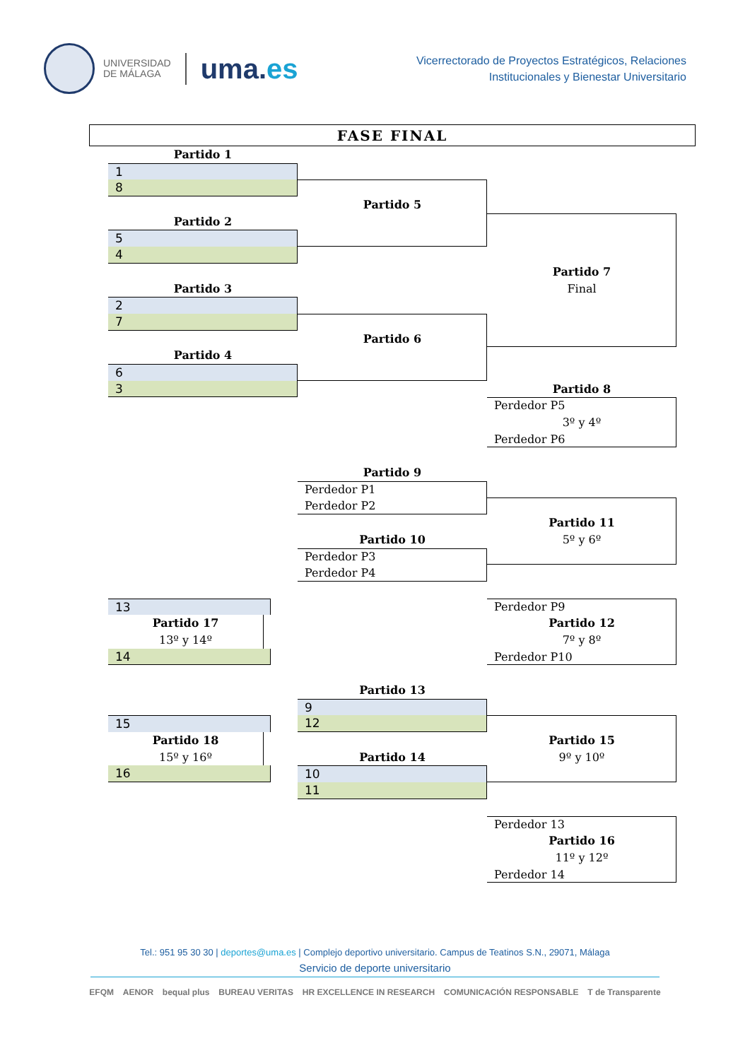UNIVERSIDAD
DE MÁLAGA
uma.es
Vicerrectorado de Proyectos Estratégicos, Relaciones
Institucionales y Bienestar Universitario
FASE FINAL
Partido 1
1
8
Partido 5
Partido 2
5
4
Partido 7
Final
Partido 3
2
7
Partido 6
Partido 4
6
3
Partido 8
Perdedor P5
3º y 4º
Perdedor P6
Partido 9
Perdedor P1
Perdedor P2
Partido 11
5º y 6º
Partido 10
Perdedor P3
Perdedor P4
13
Partido 17
13º y 14º
14
Perdedor P9
Partido 12
7º y 8º
Perdedor P10
Partido 13
9
12
15
Partido 18
15º y 16º
16
Partido 15
9º y 10º
Partido 14
10
11
Perdedor 13
Partido 16
11º y 12º
Perdedor 14
Tel.: 951 95 30 30 | deportes@uma.es | Complejo deportivo universitario. Campus de Teatinos S.N., 29071, Málaga
Servicio de deporte universitario
EFQM AENOR bequal plus BUREAU VERITAS HR EXCELLENCE IN RESEARCH COMUNICACIÓN RESPONSABLE T de Transparente